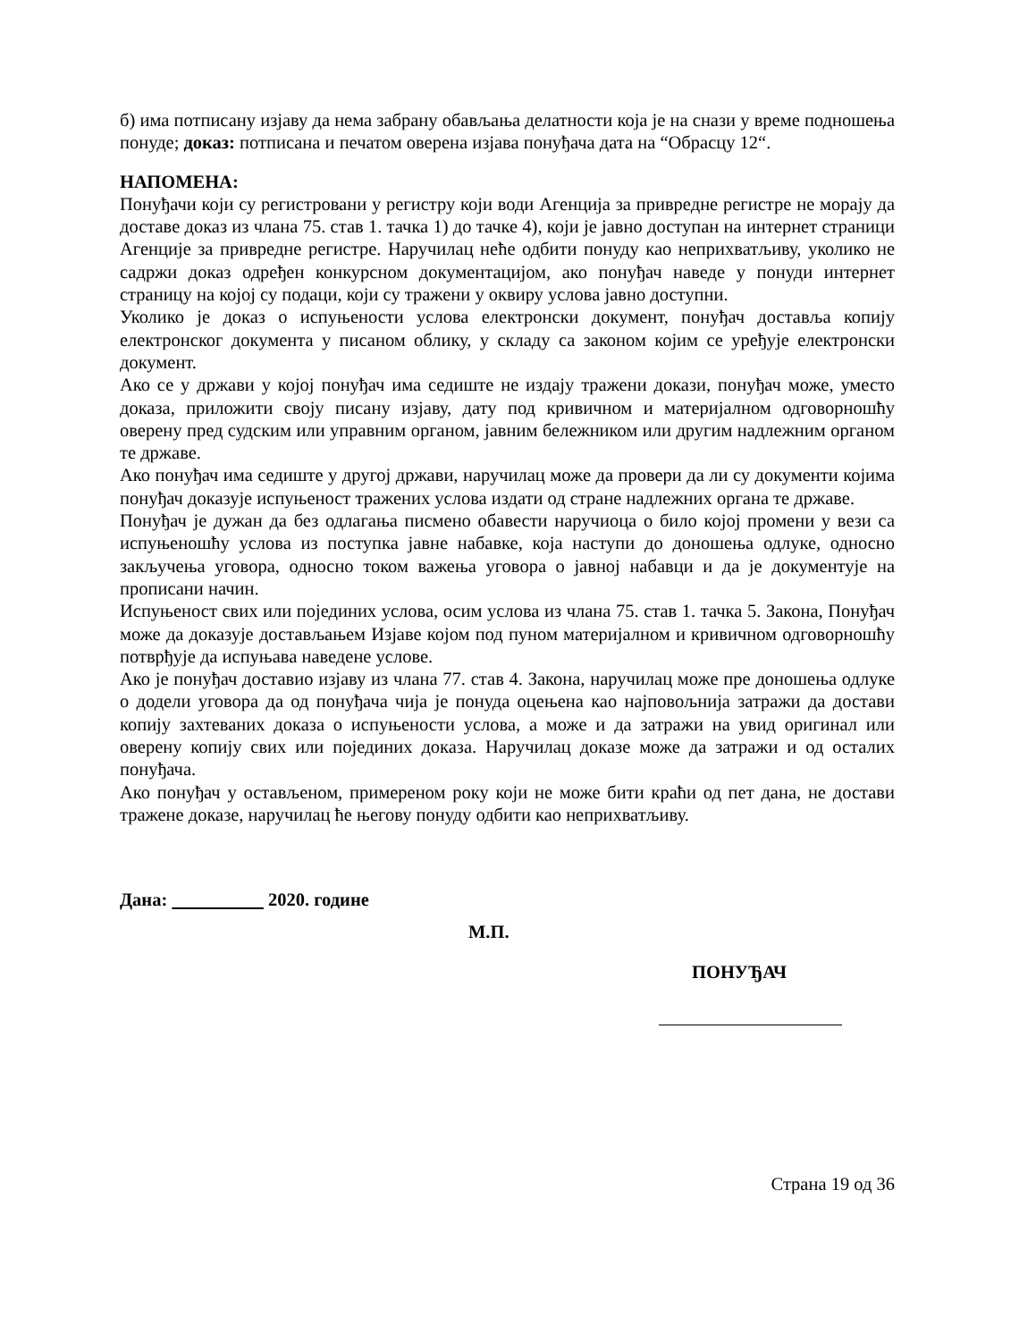б) има потписану изјаву да нема забрану обављања делатности која је на снази у време подношења понуде; доказ: потписана и печатом оверена изјава понуђача дата на “Обрасцу 12“.
НАПОМЕНА:
Понуђачи који су регистровани у регистру који води Агенција за привредне регистре не морају да доставе доказ из члана 75. став 1. тачка 1) до тачке 4), који је јавно доступан на интернет страници Агенције за привредне регистре. Наручилац неће одбити понуду као неприхватљиву, уколико не садржи доказ одређен конкурсном документацијом, ако понуђач наведе у понуди интернет страницу на којој су подаци, који су тражени у оквиру услова јавно доступни.
Уколико је доказ о испуњености услова електронски документ, понуђач доставља копију електронског документа у писаном облику, у складу са законом којим се уређује електронски документ.
Ако се у држави у којој понуђач има седиште не издају тражени докази, понуђач може, уместо доказа, приложити своју писану изјаву, дату под кривичном и материјалном одговорношћу оверену пред судским или управним органом, јавним бележником или другим надлежним органом те државе.
Ако понуђач има седиште у другој држави, наручилац може да провери да ли су документи којима понуђач доказује испуњеност тражених услова издати од стране надлежних органа те државе.
Понуђач је дужан да без одлагања писмено обавести наручиоца о било којој промени у вези са испуњеношћу услова из поступка јавне набавке, која наступи до доношења одлуке, односно закључења уговора, односно током важења уговора о јавној набавци и да је документује на прописани начин.
Испуњеност свих или појединих услова, осим услова из члана 75. став 1. тачка 5. Закона, Понуђач може да доказује достављањем Изјаве којом под пуном материјалном и кривичном одговорношћу потврђује да испуњава наведене услове.
Ако је понуђач доставио изјаву из члана 77. став 4. Закона, наручилац може пре доношења одлуке о додели уговора да од понуђача чија је понуда оцењена као најповољнија затражи да достави копију захтеваних доказа о испуњености услова, а може и да затражи на увид оригинал или оверену копију свих или појединих доказа. Наручилац доказе може да затражи и од осталих понуђача.
Ако понуђач у остављеном, примереном року који не може бити краћи од пет дана, не достави тражене доказе, наручилац ће његову понуду одбити као неприхватљиву.
Дана: 2020. године
М.П.
ПОНУЂАЧ
Страна 19 од 36